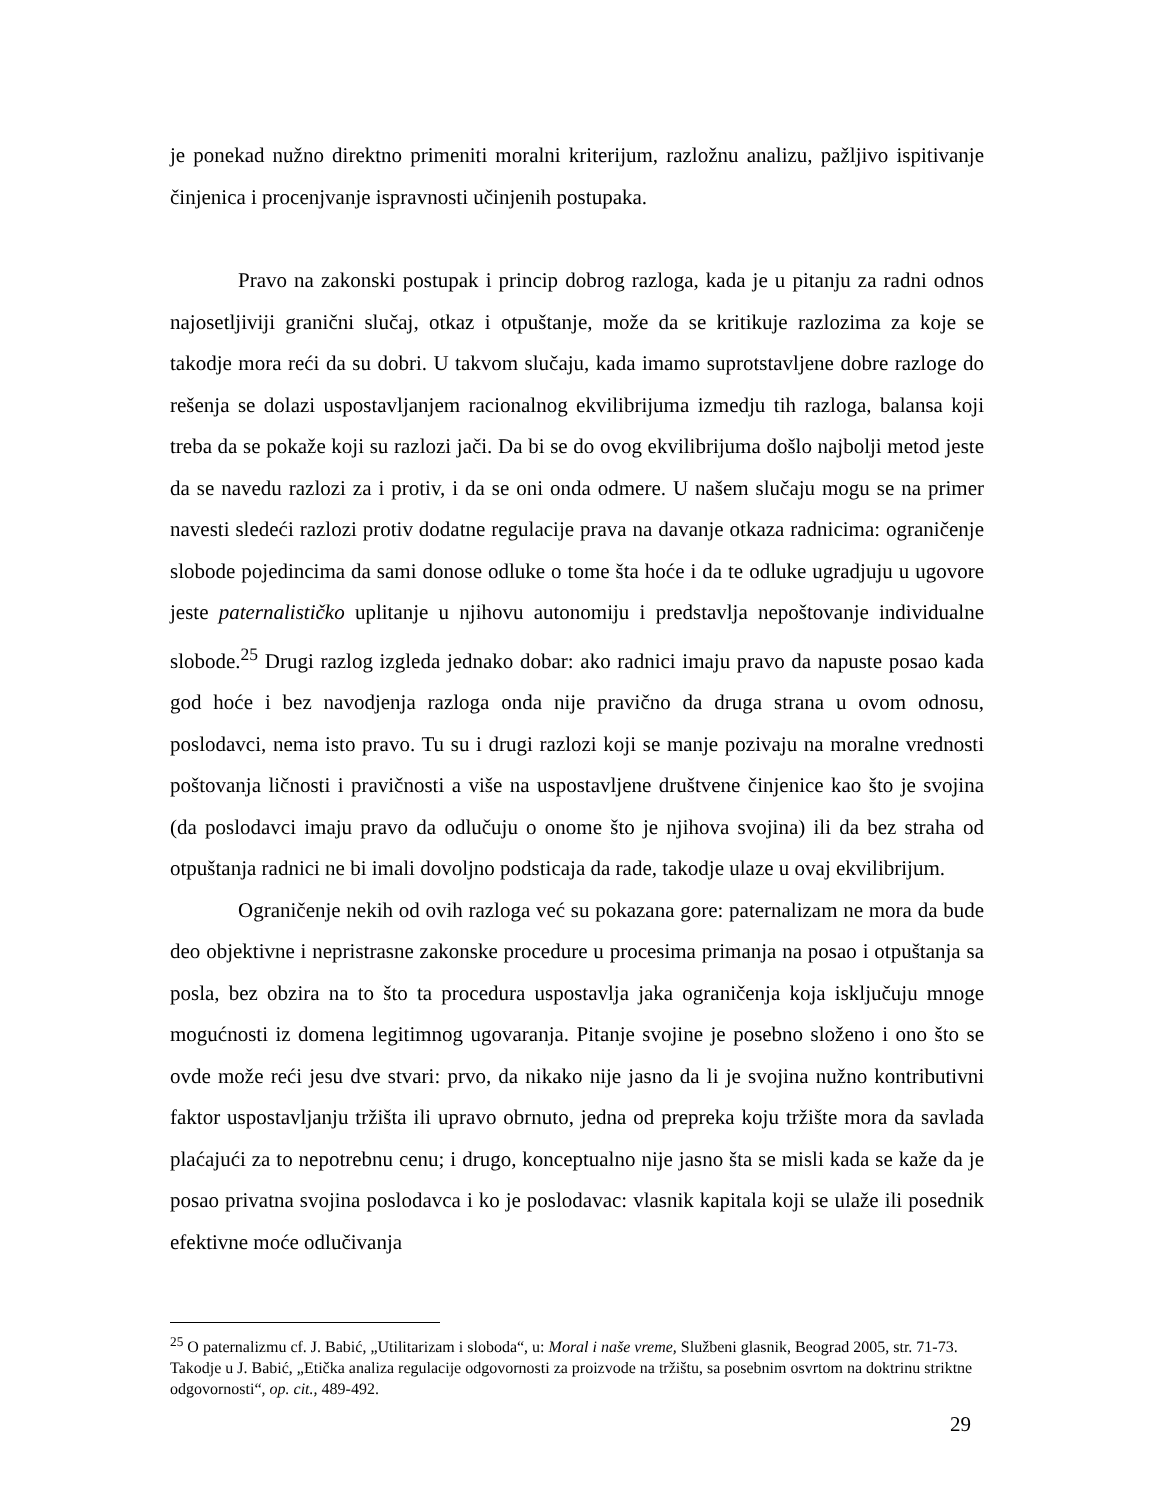je ponekad nužno direktno primeniti moralni kriterijum, razložnu analizu, pažljivo ispitivanje činjenica i procenjvanje ispravnosti učinjenih postupaka.
Pravo na zakonski postupak i princip dobrog razloga, kada je u pitanju za radni odnos najosetljiviji granični slučaj, otkaz i otpuštanje, može da se kritikuje razlozima za koje se takodje mora reći da su dobri. U takvom slučaju, kada imamo suprotstavljene dobre razloge do rešenja se dolazi uspostavljanjem racionalnog ekvilibrijuma izmedju tih razloga, balansa koji treba da se pokaže koji su razlozi jači. Da bi se do ovog ekvilibrijuma došlo najbolji metod jeste da se navedu razlozi za i protiv, i da se oni onda odmere. U našem slučaju mogu se na primer navesti sledeći razlozi protiv dodatne regulacije prava na davanje otkaza radnicima: ograničenje slobode pojedincima da sami donose odluke o tome šta hoće i da te odluke ugradjuju u ugovore jeste paternalističko uplitanje u njihovu autonomiju i predstavlja nepoštovanje individualne slobode.<sup>25</sup> Drugi razlog izgleda jednako dobar: ako radnici imaju pravo da napuste posao kada god hoće i bez navodjenja razloga onda nije pravično da druga strana u ovom odnosu, poslodavci, nema isto pravo. Tu su i drugi razlozi koji se manje pozivaju na moralne vrednosti poštovanja ličnosti i pravičnosti a više na uspostavljene društvene činjenice kao što je svojina (da poslodavci imaju pravo da odlučuju o onome što je njihova svojina) ili da bez straha od otpuštanja radnici ne bi imali dovoljno podsticaja da rade, takodje ulaze u ovaj ekvilibrijum.
Ograničenje nekih od ovih razloga već su pokazana gore: paternalizam ne mora da bude deo objektivne i nepristrasne zakonske procedure u procesima primanja na posao i otpuštanja sa posla, bez obzira na to što ta procedura uspostavlja jaka ograničenja koja isključuju mnoge mogućnosti iz domena legitimnog ugovaranja. Pitanje svojine je posebno složeno i ono što se ovde može reći jesu dve stvari: prvo, da nikako nije jasno da li je svojina nužno kontributivni faktor uspostavljanju tržišta ili upravo obrnuto, jedna od prepreka koju tržište mora da savlada plaćajući za to nepotrebnu cenu; i drugo, konceptualno nije jasno šta se misli kada se kaže da je posao privatna svojina poslodavca i ko je poslodavac: vlasnik kapitala koji se ulaže ili posednik efektivne moće odlučivanja
<sup>25</sup> O paternalizmu cf. J. Babić, „Utilitarizam i sloboda“, u: Moral i naše vreme, Službeni glasnik, Beograd 2005, str. 71-73. Takodje u J. Babić, „Etička analiza regulacije odgovornosti za proizvode na tržištu, sa posebnim osvrtom na doktrinu striktne odgovornosti“, op. cit., 489-492.
29